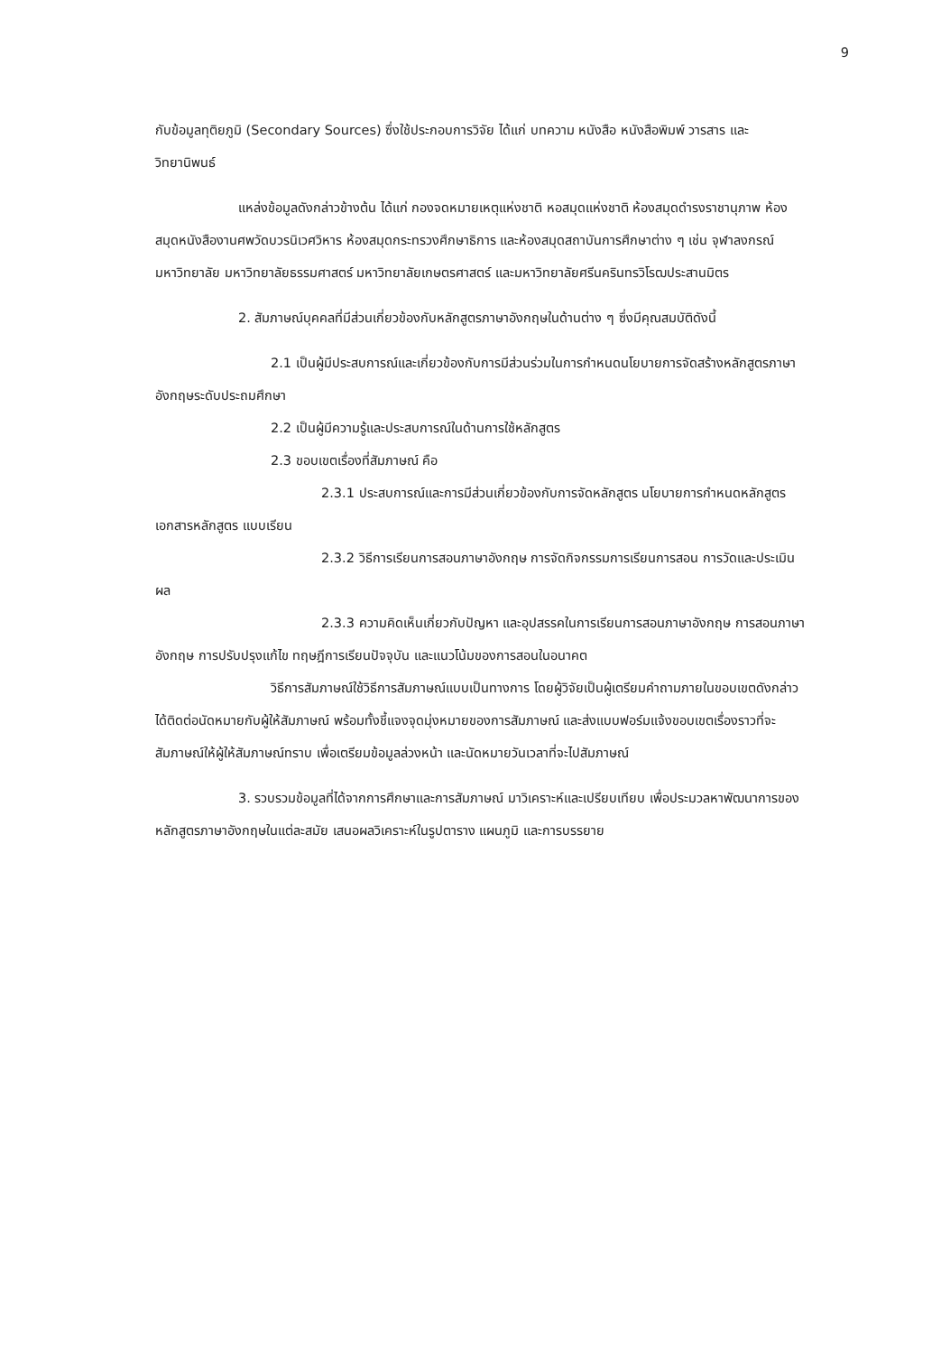9
กับข้อมูลทุติยภูมิ (Secondary Sources) ซึ่งใช้ประกอบการวิจัย ได้แก่ บทความ หนังสือ หนังสือพิมพ์ วารสาร และวิทยานิพนธ์
แหล่งข้อมูลดังกล่าวข้างต้น ได้แก่ กองจดหมายเหตุแห่งชาติ หอสมุดแห่งชาติ ห้องสมุดดำรงราชานุภาพ ห้องสมุดหนังสืองานศพวัดบวรนิเวศวิหาร ห้องสมุดกระทรวงศึกษาธิการ และห้องสมุดสถาบันการศึกษาต่าง ๆ เช่น จุฬาลงกรณ์มหาวิทยาลัย มหาวิทยาลัยธรรมศาสตร์ มหาวิทยาลัยเกษตรศาสตร์ และมหาวิทยาลัยศรีนครินทรวิโรฒประสานมิตร
2. สัมภาษณ์บุคคลที่มีส่วนเกี่ยวข้องกับหลักสูตรภาษาอังกฤษในด้านต่าง ๆ ซึ่งมีคุณสมบัติดังนี้
2.1 เป็นผู้มีประสบการณ์และเกี่ยวข้องกับการมีส่วนร่วมในการกำหนดนโยบายการจัดสร้างหลักสูตรภาษาอังกฤษระดับประถมศึกษา
2.2 เป็นผู้มีความรู้และประสบการณ์ในด้านการใช้หลักสูตร
2.3 ขอบเขตเรื่องที่สัมภาษณ์ คือ
2.3.1 ประสบการณ์และการมีส่วนเกี่ยวข้องกับการจัดหลักสูตร นโยบายการกำหนดหลักสูตร เอกสารหลักสูตร แบบเรียน
2.3.2 วิธีการเรียนการสอนภาษาอังกฤษ การจัดกิจกรรมการเรียนการสอน การวัดและประเมินผล
2.3.3 ความคิดเห็นเกี่ยวกับปัญหา และอุปสรรคในการเรียนการสอนภาษาอังกฤษ การสอนภาษาอังกฤษ การปรับปรุงแก้ไข ทฤษฎีการเรียนปัจจุบัน และแนวโน้มของการสอนในอนาคต
วิธีการสัมภาษณ์ใช้วิธีการสัมภาษณ์แบบเป็นทางการ โดยผู้วิจัยเป็นผู้เตรียมคำถามภายในขอบเขตดังกล่าว ได้ติดต่อนัดหมายกับผู้ให้สัมภาษณ์ พร้อมทั้งชี้แจงจุดมุ่งหมายของการสัมภาษณ์ และส่งแบบฟอร์มแจ้งขอบเขตเรื่องราวที่จะสัมภาษณ์ให้ผู้ให้สัมภาษณ์ทราบ เพื่อเตรียมข้อมูลล่วงหน้า และนัดหมายวันเวลาที่จะไปสัมภาษณ์
3. รวบรวมข้อมูลที่ได้จากการศึกษาและการสัมภาษณ์ มาวิเคราะห์และเปรียบเทียบ เพื่อประมวลหาพัฒนาการของหลักสูตรภาษาอังกฤษในแต่ละสมัย เสนอผลวิเคราะห์ในรูปตาราง แผนภูมิ และการบรรยาย